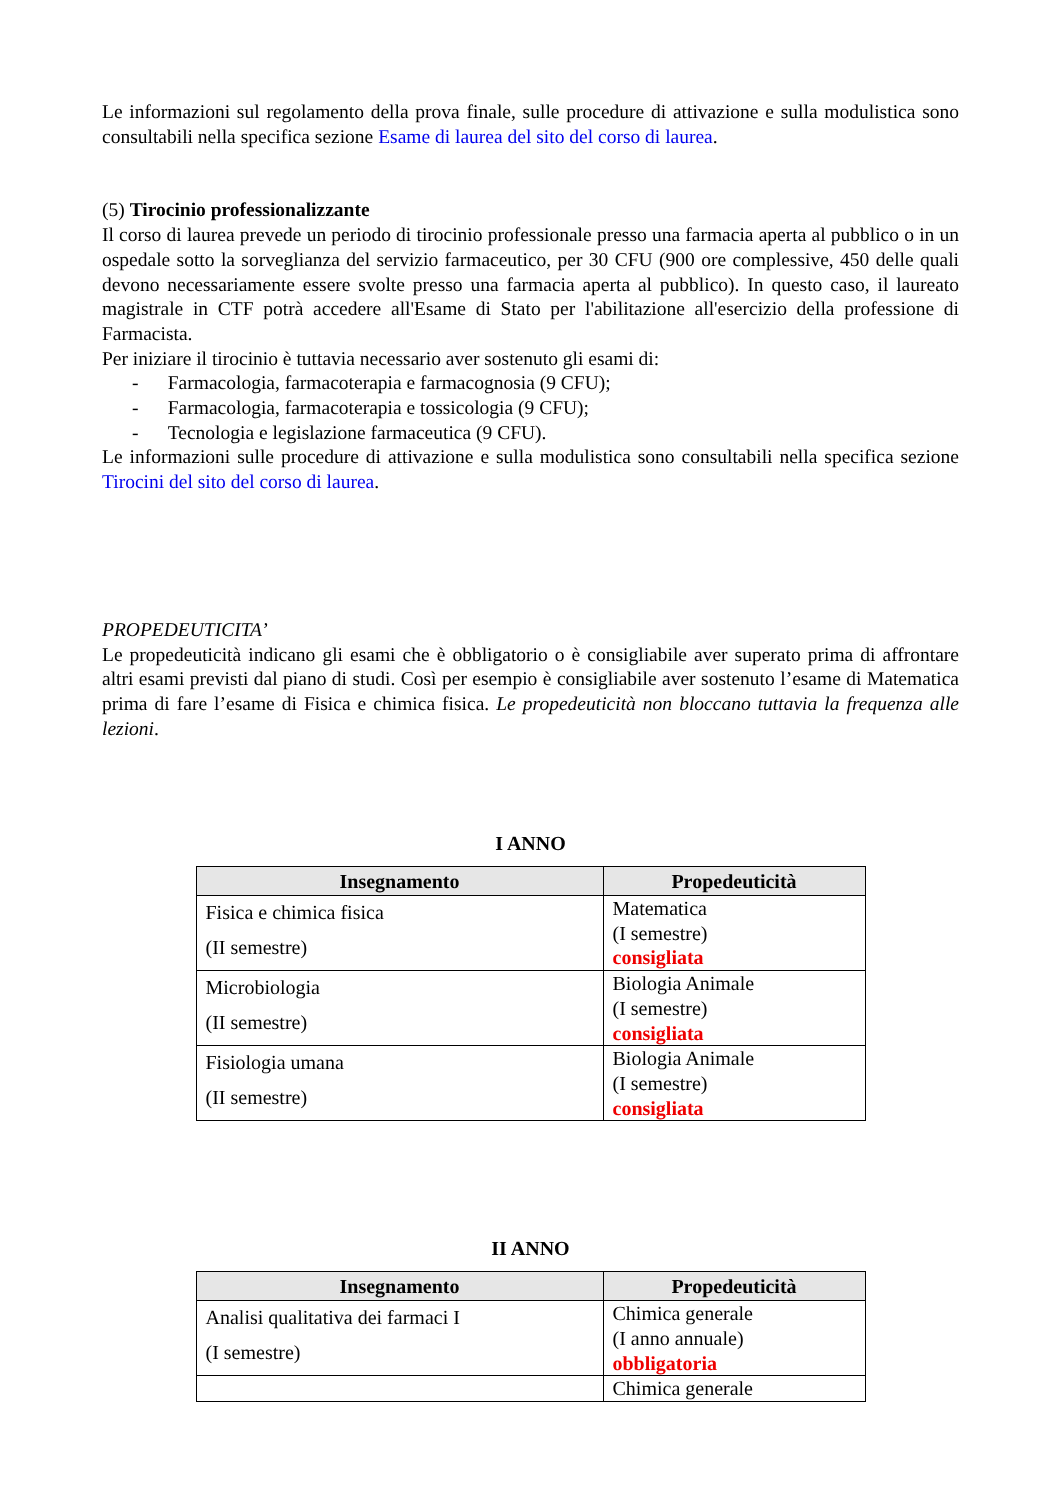Le informazioni sul regolamento della prova finale, sulle procedure di attivazione e sulla modulistica sono consultabili nella specifica sezione Esame di laurea del sito del corso di laurea.
(5) Tirocinio professionalizzante
Il corso di laurea prevede un periodo di tirocinio professionale presso una farmacia aperta al pubblico o in un ospedale sotto la sorveglianza del servizio farmaceutico, per 30 CFU (900 ore complessive, 450 delle quali devono necessariamente essere svolte presso una farmacia aperta al pubblico). In questo caso, il laureato magistrale in CTF potrà accedere all'Esame di Stato per l'abilitazione all'esercizio della professione di Farmacista.
Per iniziare il tirocinio è tuttavia necessario aver sostenuto gli esami di:
- Farmacologia, farmacoterapia e farmacognosia (9 CFU);
- Farmacologia, farmacoterapia e tossicologia (9 CFU);
- Tecnologia e legislazione farmaceutica (9 CFU).
Le informazioni sulle procedure di attivazione e sulla modulistica sono consultabili nella specifica sezione Tirocini del sito del corso di laurea.
PROPEDEUTICITA’
Le propedeuticità indicano gli esami che è obbligatorio o è consigliabile aver superato prima di affrontare altri esami previsti dal piano di studi. Così per esempio è consigliabile aver sostenuto l’esame di Matematica prima di fare l’esame di Fisica e chimica fisica. Le propedeuticità non bloccano tuttavia la frequenza alle lezioni.
I ANNO
| Insegnamento | Propedeuticità |
| --- | --- |
| Fisica e chimica fisica (II semestre) | Matematica (I semestre) consigliata |
| Microbiologia (II semestre) | Biologia Animale (I semestre) consigliata |
| Fisiologia umana (II semestre) | Biologia Animale (I semestre) consigliata |
II ANNO
| Insegnamento | Propedeuticità |
| --- | --- |
| Analisi qualitativa dei farmaci I (I semestre) | Chimica generale (I anno annuale) obbligatoria |
| | Chimica generale |